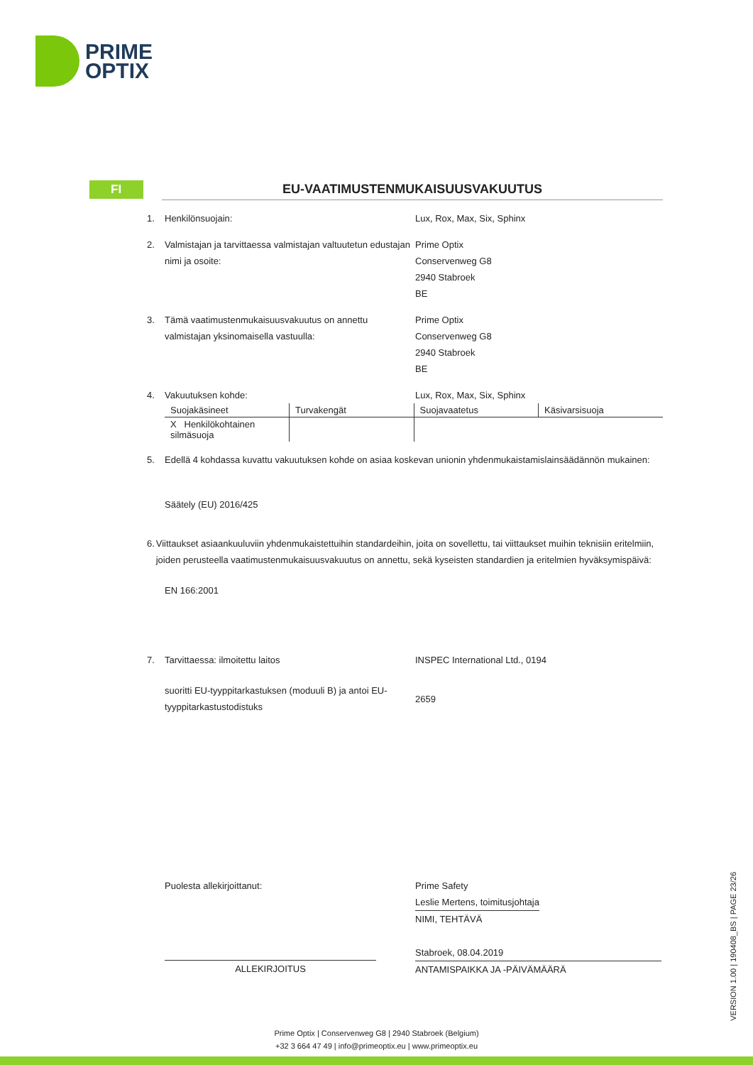PRIME
OPTIX
FI EU-VAATIMUSTENMUKAISUUSVAKUUTUS
1. Henkilönsuojain: Lux, Rox, Max, Six, Sphinx
2. Valmistajan ja tarvittaessa valmistajan valtuutetun edustajan nimi ja osoite:
Prime Optix
Conservenweg G8
2940 Stabroek
BE
3. Tämä vaatimustenmukaisuusvakuutus on annettu valmistajan yksinomaisella vastuulla:
Prime Optix
Conservenweg G8
2940 Stabroek
BE
4. Vakuutuksen kohde: Lux, Rox, Max, Six, Sphinx
| Suojakäsineet | Turvakengät | Suojavaatetus | Käsivarsisuoja |
| X Henkilökohtainen silmäsuoja | | | |
5. Edellä 4 kohdassa kuvattu vakuutuksen kohde on asiaa koskevan unionin yhdenmukaistamislainsäädännön mukainen:
Säätely (EU) 2016/425
6. Viittaukset asiaankuuluviin yhdenmukaistettuihin standardeihin, joita on sovellettu, tai viittaukset muihin teknisiin eritelmiin, joiden perusteella vaatimustenmukaisuusvakuutus on annettu, sekä kyseisten standardien ja eritelmien hyväksymispäivä:
EN 166:2001
7. Tarvittaessa: ilmoitettu laitos INSPEC International Ltd., 0194
suoritti EU-tyyppitarkastuksen (moduuli B) ja antoi EU-tyyppitarkastustodistuks
2659
Puolesta allekirjoittanut: Prime Safety
Leslie Mertens, toimitusjohtaja
NIMI, TEHTÄVÄ
ALLEKIRJOITUS
Stabroek, 08.04.2019
ANTAMISPAIKKA JA -PÄIVÄMÄÄRÄ
VERSION 1.00 | 190408_BS | PAGE 23/26
Prime Optix | Conservenweg G8 | 2940 Stabroek (Belgium)
+32 3 664 47 49 | info@primeoptix.eu | www.primeoptix.eu